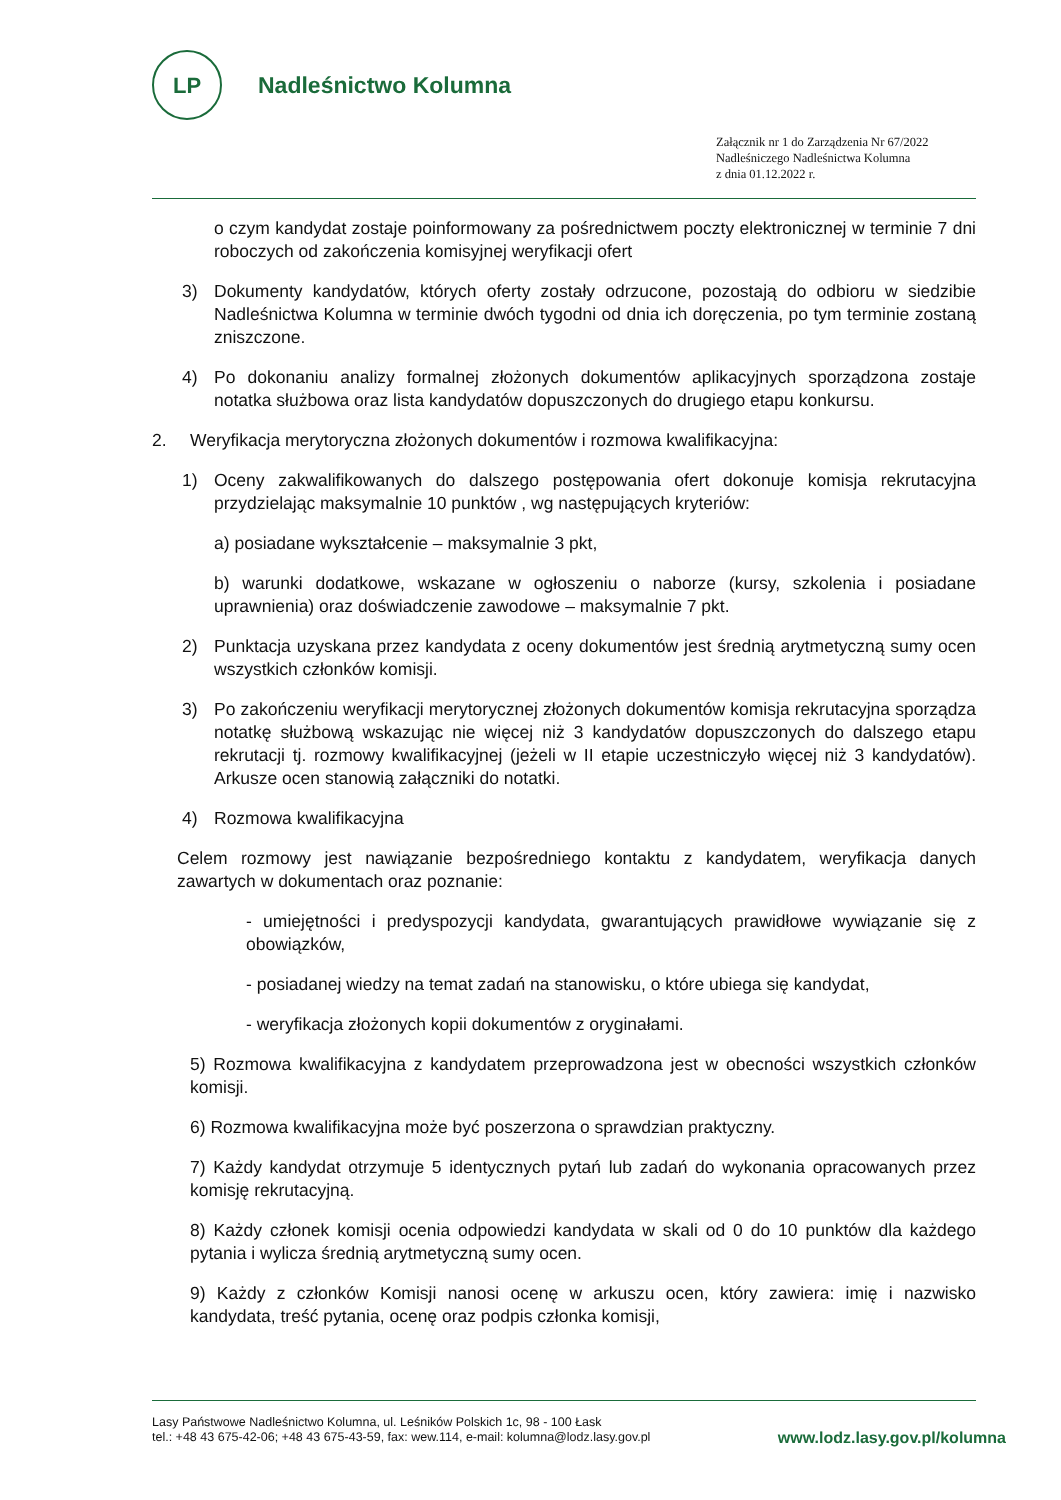LP
Nadleśnictwo Kolumna
Załącznik nr 1 do Zarządzenia Nr 67/2022
Nadleśniczego Nadleśnictwa Kolumna
z dnia 01.12.2022 r.
o czym kandydat zostaje poinformowany za pośrednictwem poczty elektronicznej w terminie 7 dni roboczych od zakończenia komisyjnej weryfikacji ofert
3) Dokumenty kandydatów, których oferty zostały odrzucone, pozostają do odbioru w siedzibie Nadleśnictwa Kolumna w terminie dwóch tygodni od dnia ich doręczenia, po tym terminie zostaną zniszczone.
4) Po dokonaniu analizy formalnej złożonych dokumentów aplikacyjnych sporządzona zostaje notatka służbowa oraz lista kandydatów dopuszczonych do drugiego etapu konkursu.
2. Weryfikacja merytoryczna złożonych dokumentów i rozmowa kwalifikacyjna:
1) Oceny zakwalifikowanych do dalszego postępowania ofert dokonuje komisja rekrutacyjna przydzielając maksymalnie 10 punktów , wg następujących kryteriów:
a) posiadane wykształcenie – maksymalnie 3 pkt,
b) warunki dodatkowe, wskazane w ogłoszeniu o naborze (kursy, szkolenia i posiadane uprawnienia) oraz doświadczenie zawodowe – maksymalnie 7 pkt.
2) Punktacja uzyskana przez kandydata z oceny dokumentów jest średnią arytmetyczną sumy ocen wszystkich członków komisji.
3) Po zakończeniu weryfikacji merytorycznej złożonych dokumentów komisja rekrutacyjna sporządza notatkę służbową wskazując nie więcej niż 3 kandydatów dopuszczonych do dalszego etapu rekrutacji tj. rozmowy kwalifikacyjnej (jeżeli w II etapie uczestniczyło więcej niż 3 kandydatów). Arkusze ocen stanowią załączniki do notatki.
4) Rozmowa kwalifikacyjna
Celem rozmowy jest nawiązanie bezpośredniego kontaktu z kandydatem, weryfikacja danych zawartych w dokumentach oraz poznanie:
- umiejętności i predyspozycji kandydata, gwarantujących prawidłowe wywiązanie się z obowiązków,
- posiadanej wiedzy na temat zadań na stanowisku, o które ubiega się kandydat,
- weryfikacja złożonych kopii dokumentów z oryginałami.
5) Rozmowa kwalifikacyjna z kandydatem przeprowadzona jest w obecności wszystkich członków komisji.
6) Rozmowa kwalifikacyjna może być poszerzona o sprawdzian praktyczny.
7) Każdy kandydat otrzymuje 5 identycznych pytań lub zadań do wykonania opracowanych przez komisję rekrutacyjną.
8) Każdy członek komisji ocenia odpowiedzi kandydata w skali od 0 do 10 punktów dla każdego pytania i wylicza średnią arytmetyczną sumy ocen.
9) Każdy z członków Komisji nanosi ocenę w arkuszu ocen, który zawiera: imię i nazwisko kandydata, treść pytania, ocenę oraz podpis członka komisji,
Lasy Państwowe Nadleśnictwo Kolumna, ul. Leśników Polskich 1c, 98 - 100 Łask
tel.: +48 43 675-42-06; +48 43 675-43-59, fax: wew.114, e-mail: kolumna@lodz.lasy.gov.pl
www.lodz.lasy.gov.pl/kolumna